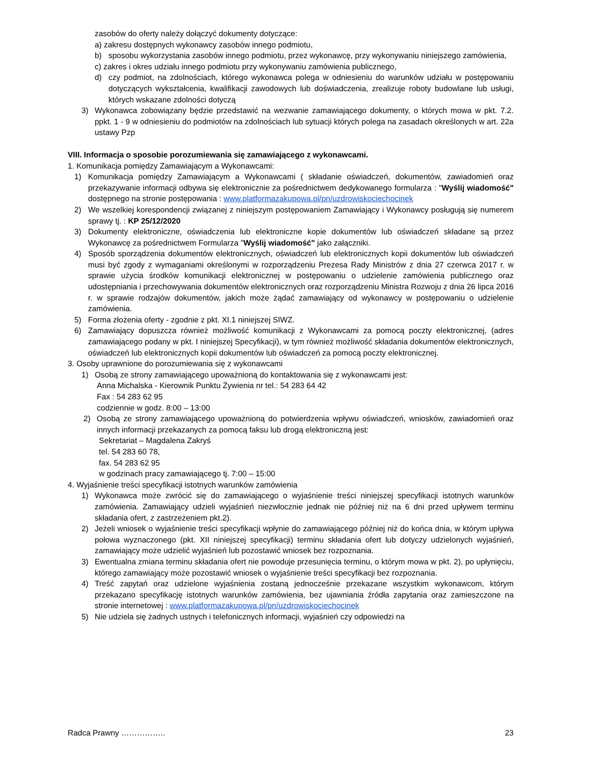zasobów do oferty należy dołączyć dokumenty dotyczące:
a) zakresu dostępnych wykonawcy zasobów innego podmiotu,
b) sposobu wykorzystania zasobów innego podmiotu, przez wykonawcę, przy wykonywaniu niniejszego zamówienia,
c) zakres i okres udziału innego podmiotu przy wykonywaniu zamówienia publicznego,
d) czy podmiot, na zdolnościach, którego wykonawca polega w odniesieniu do warunków udziału w postępowaniu dotyczących wykształcenia, kwalifikacji zawodowych lub doświadczenia, zrealizuje roboty budowlane lub usługi, których wskazane zdolności dotyczą
3) Wykonawca zobowiązany będzie przedstawić na wezwanie zamawiającego dokumenty, o których mowa w pkt. 7.2. ppkt. 1 - 9 w odniesieniu do podmiotów na zdolnościach lub sytuacji których polega na zasadach określonych w art. 22a ustawy Pzp
VIII. Informacja o sposobie porozumiewania się zamawiającego z wykonawcami.
1. Komunikacja pomiędzy Zamawiającym a Wykonawcami:
1) Komunikacja pomiędzy Zamawiającym a Wykonawcami ( składanie oświadczeń, dokumentów, zawiadomień oraz przekazywanie informacji odbywa się elektronicznie za pośrednictwem dedykowanego formularza : "Wyślij wiadomość" dostępnego na stronie postępowania : www.platformazakupowa.pl/pn/uzdrowiskociechocinek
2) We wszelkiej korespondencji związanej z niniejszym postępowaniem Zamawiający i Wykonawcy posługują się numerem sprawy tj. : KP 25/12/2020
3) Dokumenty elektroniczne, oświadczenia lub elektroniczne kopie dokumentów lub oświadczeń składane są przez Wykonawcę za pośrednictwem Formularza "Wyślij wiadomość" jako załączniki.
4) Sposób sporządzenia dokumentów elektronicznych, oświadczeń lub elektronicznych kopii dokumentów lub oświadczeń musi być zgody z wymaganiami określonymi w rozporządzeniu Prezesa Rady Ministrów z dnia 27 czerwca 2017 r. w sprawie użycia środków komunikacji elektronicznej w postępowaniu o udzielenie zamówienia publicznego oraz udostępniania i przechowywania dokumentów elektronicznych oraz rozporządzeniu Ministra Rozwoju z dnia 26 lipca 2016 r. w sprawie rodzajów dokumentów, jakich może żądać zamawiający od wykonawcy w postępowaniu o udzielenie zamówienia.
5) Forma złożenia oferty - zgodnie z pkt. XI.1 niniejszej SIWZ.
6) Zamawiający dopuszcza również możliwość komunikacji z Wykonawcami za pomocą poczty elektronicznej, (adres zamawiającego podany w pkt. I niniejszej Specyfikacji), w tym również możliwość składania dokumentów elektronicznych, oświadczeń lub elektronicznych kopii dokumentów lub oświadczeń za pomocą poczty elektronicznej.
3. Osoby uprawnione do porozumiewania się z wykonawcami
1) Osobą ze strony zamawiającego upoważnioną do kontaktowania się z wykonawcami jest:
Anna Michalska - Kierownik Punktu Żywienia nr tel.: 54 283 64 42
Fax : 54 283 62 95
codziennie w godz. 8:00 – 13:00
2) Osobą ze strony zamawiającego upoważnioną do potwierdzenia wpływu oświadczeń, wniosków, zawiadomień oraz innych informacji przekazanych za pomocą faksu lub drogą elektroniczną jest:
Sekretariat – Magdalena Zakryś
tel. 54 283 60 78,
fax. 54 283 62 95
w godzinach pracy zamawiającego tj. 7:00 – 15:00
4. Wyjaśnienie treści specyfikacji istotnych warunków zamówienia
1) Wykonawca może zwrócić się do zamawiającego o wyjaśnienie treści niniejszej specyfikacji istotnych warunków zamówienia. Zamawiający udzieli wyjaśnień niezwłocznie jednak nie później niż na 6 dni przed upływem terminu składania ofert, z zastrzeżeniem pkt.2).
2) Jeżeli wniosek o wyjaśnienie treści specyfikacji wpłynie do zamawiającego później niż do końca dnia, w którym upływa połowa wyznaczonego (pkt. XII niniejszej specyfikacji) terminu składania ofert lub dotyczy udzielonych wyjaśnień, zamawiający może udzielić wyjaśnień lub pozostawić wniosek bez rozpoznania.
3) Ewentualna zmiana terminu składania ofert nie powoduje przesunięcia terminu, o którym mowa w pkt. 2), po upłynięciu, którego zamawiający może pozostawić wniosek o wyjaśnienie treści specyfikacji bez rozpoznania.
4) Treść zapytań oraz udzielone wyjaśnienia zostaną jednocześnie przekazane wszystkim wykonawcom, którym przekazano specyfikację istotnych warunków zamówienia, bez ujawniania źródła zapytania oraz zamieszczone na stronie internetowej : www.platformazakupowa.pl/pn/uzdrowiskociechocinek
5) Nie udziela się żadnych ustnych i telefonicznych informacji, wyjaśnień czy odpowiedzi na
Radca Prawny …………….. 23